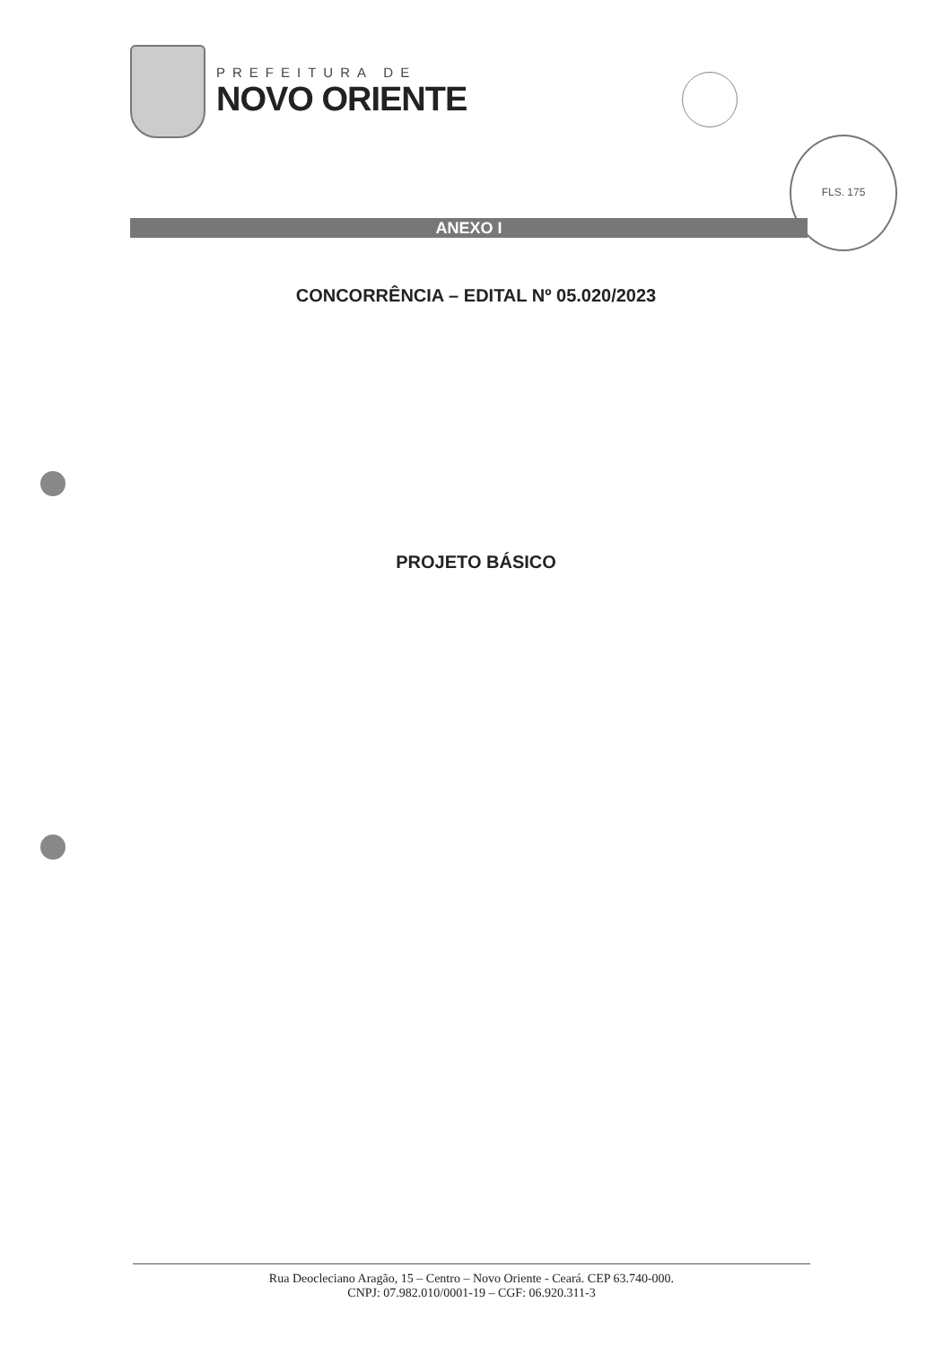PREFEITURA DE
NOVO ORIENTE
FLS. 175
ANEXO I
CONCORRÊNCIA – EDITAL Nº 05.020/2023
PROJETO BÁSICO
Rua Deocleciano Aragão, 15 – Centro – Novo Oriente - Ceará. CEP 63.740-000.
CNPJ: 07.982.010/0001-19 – CGF: 06.920.311-3